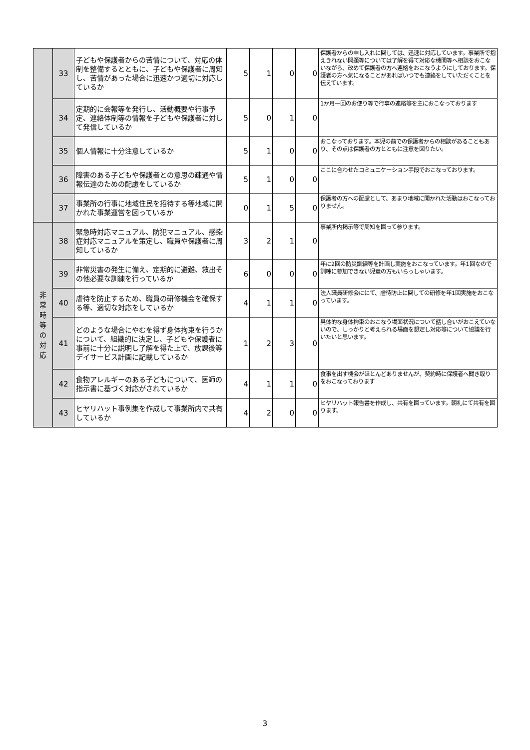| | 33 | 子どもや保護者からの苦情について、対応の体制を整備するとともに、子どもや保護者に周知し、苦情があった場合に迅速かつ適切に対応しているか | 5 | 1 | 0 | 0 | 保護者からの申し入れに関しては、迅速に対応しています。事業所で抱えきれない問題等については了解を得て対応な機関等へ相談をおこないながら、改めて保護者の方へ連絡をおこなうようにしております。保護者の方へ気になることがあればいつでも連絡をしていただくことを伝えています。 |
| | 34 | 定期的に会報等を発行し、活動概要や行事予定、連絡体制等の情報を子どもや保護者に対して発信しているか | 5 | 0 | 1 | 0 | 1か月一回のお便り等で行事の連絡等を主におこなっております |
| | 35 | 個人情報に十分注意しているか | 5 | 1 | 0 | 0 | おこなっております。本児の前での保護者からの相談があることもあり、その点は保護者の方とともに注意を図りたい。 |
| | 36 | 障害のある子どもや保護者との意思の疎通や情報伝達のための配慮をしているか | 5 | 1 | 0 | 0 | ここに合わせたコミュニケーション手段でおこなっております。 |
| | 37 | 事業所の行事に地域住民を招待する等地域に開かれた事業運営を図っているか | 0 | 1 | 5 | 0 | 保護者の方への配慮として、あまり地域に開かれた活動はおこなっておりません。 |
| 非 常 時 等 の 対 応 | 38 | 緊急時対応マニュアル、防犯マニュアル、感染症対応マニュアルを策定し、職員や保護者に周知しているか | 3 | 2 | 1 | 0 | 事業所内掲示等で周知を図って参ります。 |
| | 39 | 非常災害の発生に備え、定期的に避難、救出その他必要な訓練を行っているか | 6 | 0 | 0 | 0 | 年に2回の防災訓練等を計画し実施をおこなっています。年1回なので訓練に参加できない児童の方もいらっしゃいます。 |
| | 40 | 虐待を防止するため、職員の研修機会を確保する等、適切な対応をしているか | 4 | 1 | 1 | 0 | 法人職員研修会ににて、虐待防止に関しての研修を年1回実施をおこなっています。 |
| | 41 | どのような場合にやむを得ず身体拘束を行うかについて、組織的に決定し、子どもや保護者に事前に十分に説明し了解を得た上で、放課後等デイサービス計画に記載しているか | 1 | 2 | 3 | 0 | 具体的な身体拘束のおこなう場面状況について話し合いがおこえていないので、しっかりと考えられる場面を想定し対応等について協議を行いたいと思います。 |
| | 42 | 食物アレルギーのある子どもについて、医師の指示書に基づく対応がされているか | 4 | 1 | 1 | 0 | 食事を出す機会がほとんどありませんが、契約時に保護者へ聞き取りをおこなっております |
| | 43 | ヒヤリハット事例集を作成して事業所内で共有しているか | 4 | 2 | 0 | 0 | ヒヤリハット報告書を作成し、共有を図っています。朝礼にて共有を図ります。 |
3